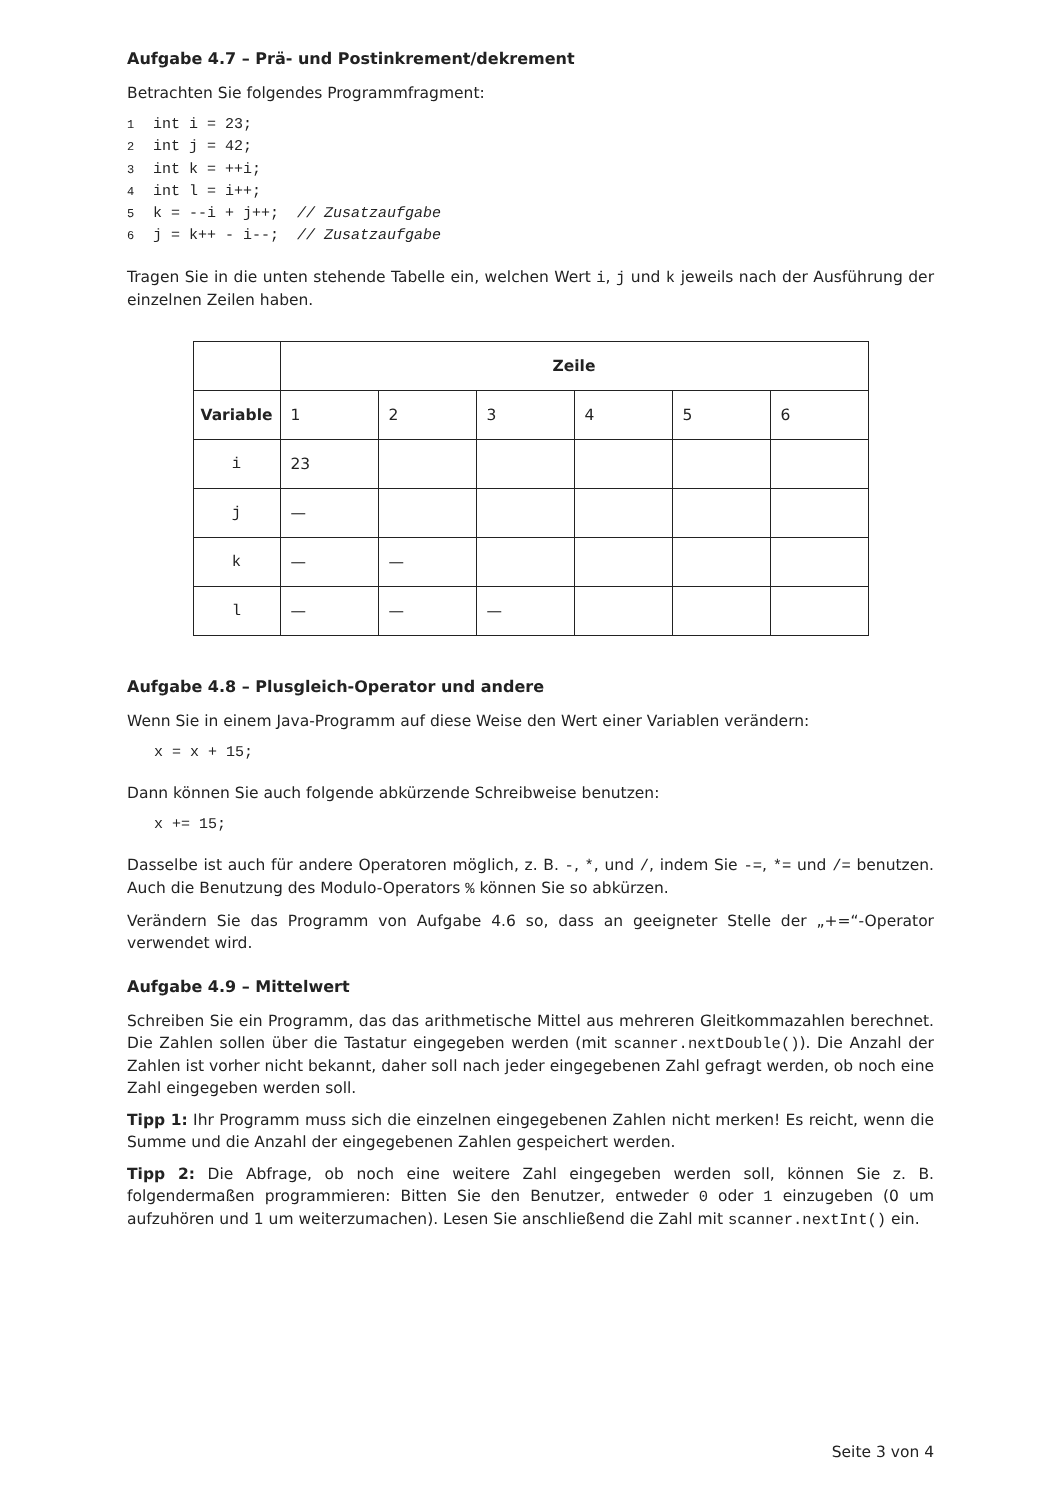Aufgabe 4.7 – Prä- und Postinkrement/dekrement
Betrachten Sie folgendes Programmfragment:
1int i = 23;
2int j = 42;
3int k = ++i;
4int l = i++;
5k = --i + j++;  // Zusatzaufgabe
6j = k++ - i--;  // Zusatzaufgabe
Tragen Sie in die unten stehende Tabelle ein, welchen Wert i, j und k jeweils nach der Ausführung der einzelnen Zeilen haben.
| | Zeile | | | | | |
| Variable | 1 | 2 | 3 | 4 | 5 | 6 |
| i | 23 | | | | | |
| j | — | | | | | |
| k | — | — | | | | |
| l | — | — | — | | | |
Aufgabe 4.8 – Plusgleich-Operator und andere
Wenn Sie in einem Java-Programm auf diese Weise den Wert einer Variablen verändern:
   x = x + 15;
Dann können Sie auch folgende abkürzende Schreibweise benutzen:
   x += 15;
Dasselbe ist auch für andere Operatoren möglich, z. B. -, *, und /, indem Sie -=, *= und /= benutzen. Auch die Benutzung des Modulo-Operators % können Sie so abkürzen.
Verändern Sie das Programm von Aufgabe 4.6 so, dass an geeigneter Stelle der „+=“-Operator verwendet wird.
Aufgabe 4.9 – Mittelwert
Schreiben Sie ein Programm, das das arithmetische Mittel aus mehreren Gleitkommazahlen berechnet. Die Zahlen sollen über die Tastatur eingegeben werden (mit scanner.nextDouble()). Die Anzahl der Zahlen ist vorher nicht bekannt, daher soll nach jeder eingegebenen Zahl gefragt werden, ob noch eine Zahl eingegeben werden soll.
Tipp 1: Ihr Programm muss sich die einzelnen eingegebenen Zahlen nicht merken! Es reicht, wenn die Summe und die Anzahl der eingegebenen Zahlen gespeichert werden.
Tipp 2: Die Abfrage, ob noch eine weitere Zahl eingegeben werden soll, können Sie z. B. folgendermaßen programmieren: Bitten Sie den Benutzer, entweder 0 oder 1 einzugeben (0 um aufzuhören und 1 um weiterzumachen). Lesen Sie anschließend die Zahl mit scanner.nextInt() ein.
Seite 3 von 4